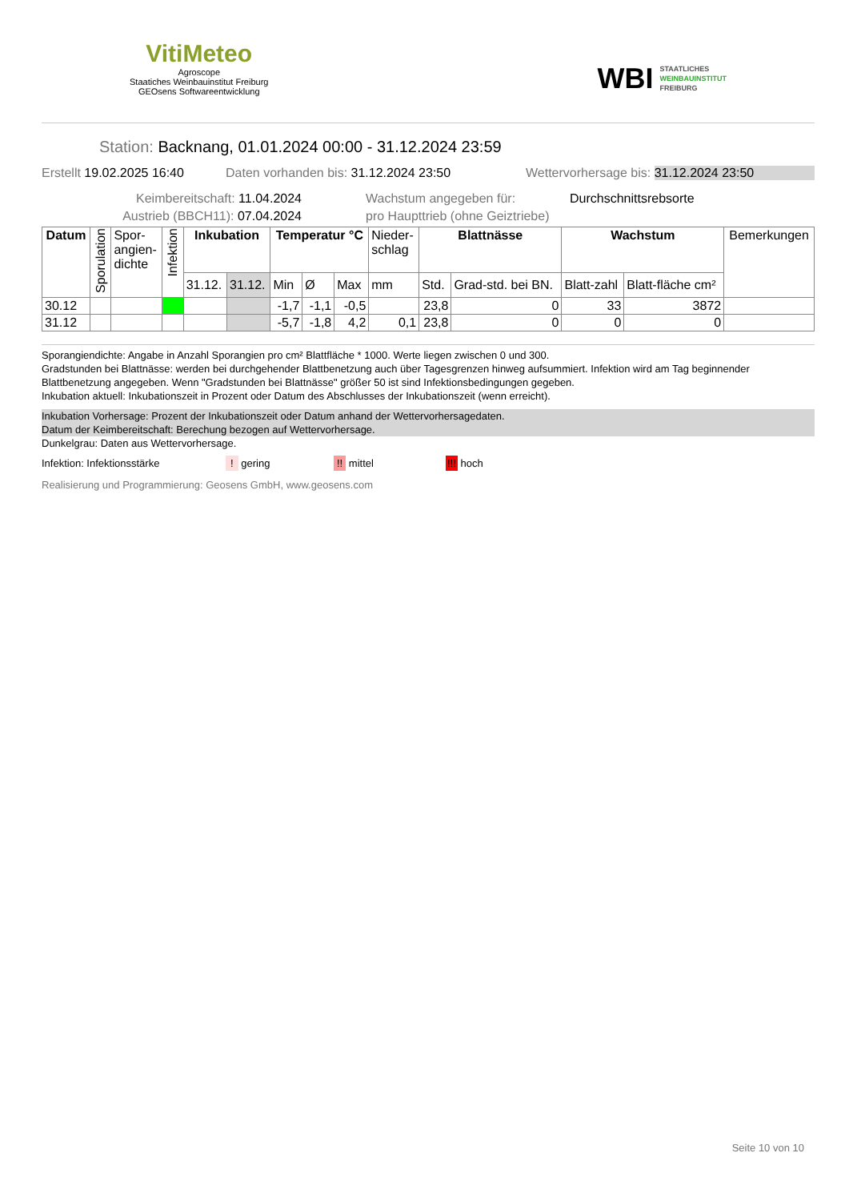VitiMeteo
Agroscope
Staatiches Weinbauinstitut Freiburg
GEOsens Softwareentwicklung
WBI STAATLICHES
WEINBAUINSTITUT
FREIBURG
Station: Backnang, 01.01.2024 00:00 - 31.12.2024 23:59
Erstellt 19.02.2025 16:40 Daten vorhanden bis: 31.12.2024 23:50 Wettervorhersage bis: 31.12.2024 23:50
Keimbereitschaft: 11.04.2024 Wachstum angegeben für: Durchschnittsrebsorte
Austrieb (BBCH11): 07.04.2024 pro Haupttrieb (ohne Geiztriebe)
| Datum | Sporulation | Spor- angien- dichte | Infektion | Inkubation | | Temperatur °C | | | Nieder- schlag | Blattnässe | | Wachstum | | Bemerkungen |
| --- | --- | --- | --- | --- | --- | --- | --- | --- | --- | --- | --- | --- | --- | --- |
| | | | | 31.12. | 31.12. | Min | Ø | Max | mm | Std. | Grad-std. bei BN. | Blatt-zahl | Blatt-fläche cm² | |
| 30.12 | | | | | | -1,7 | -1,1 | -0,5 | | 23,8 | 0 | 33 | 3872 | |
| 31.12 | | | | | | -5,7 | -1,8 | 4,2 | 0,1 | 23,8 | 0 | 0 | 0 | |
Sporangiendichte: Angabe in Anzahl Sporangien pro cm² Blattfläche * 1000. Werte liegen zwischen 0 und 300.
Gradstunden bei Blattnässe: werden bei durchgehender Blattbenetzung auch über Tagesgrenzen hinweg aufsummiert. Infektion wird am Tag beginnender Blattbenetzung angegeben. Wenn "Gradstunden bei Blattnässe" größer 50 ist sind Infektionsbedingungen gegeben.
Inkubation aktuell: Inkubationszeit in Prozent oder Datum des Abschlusses der Inkubationszeit (wenn erreicht).
Inkubation Vorhersage: Prozent der Inkubationszeit oder Datum anhand der Wettervorhersagedaten.
Datum der Keimbereitschaft: Berechung bezogen auf Wettervorhersage.
Dunkelgrau: Daten aus Wettervorhersage.
Infektion: Infektionsstärke! gering!! mittel!!! hoch
Realisierung und Programmierung: Geosens GmbH, www.geosens.com
Seite 10 von 10